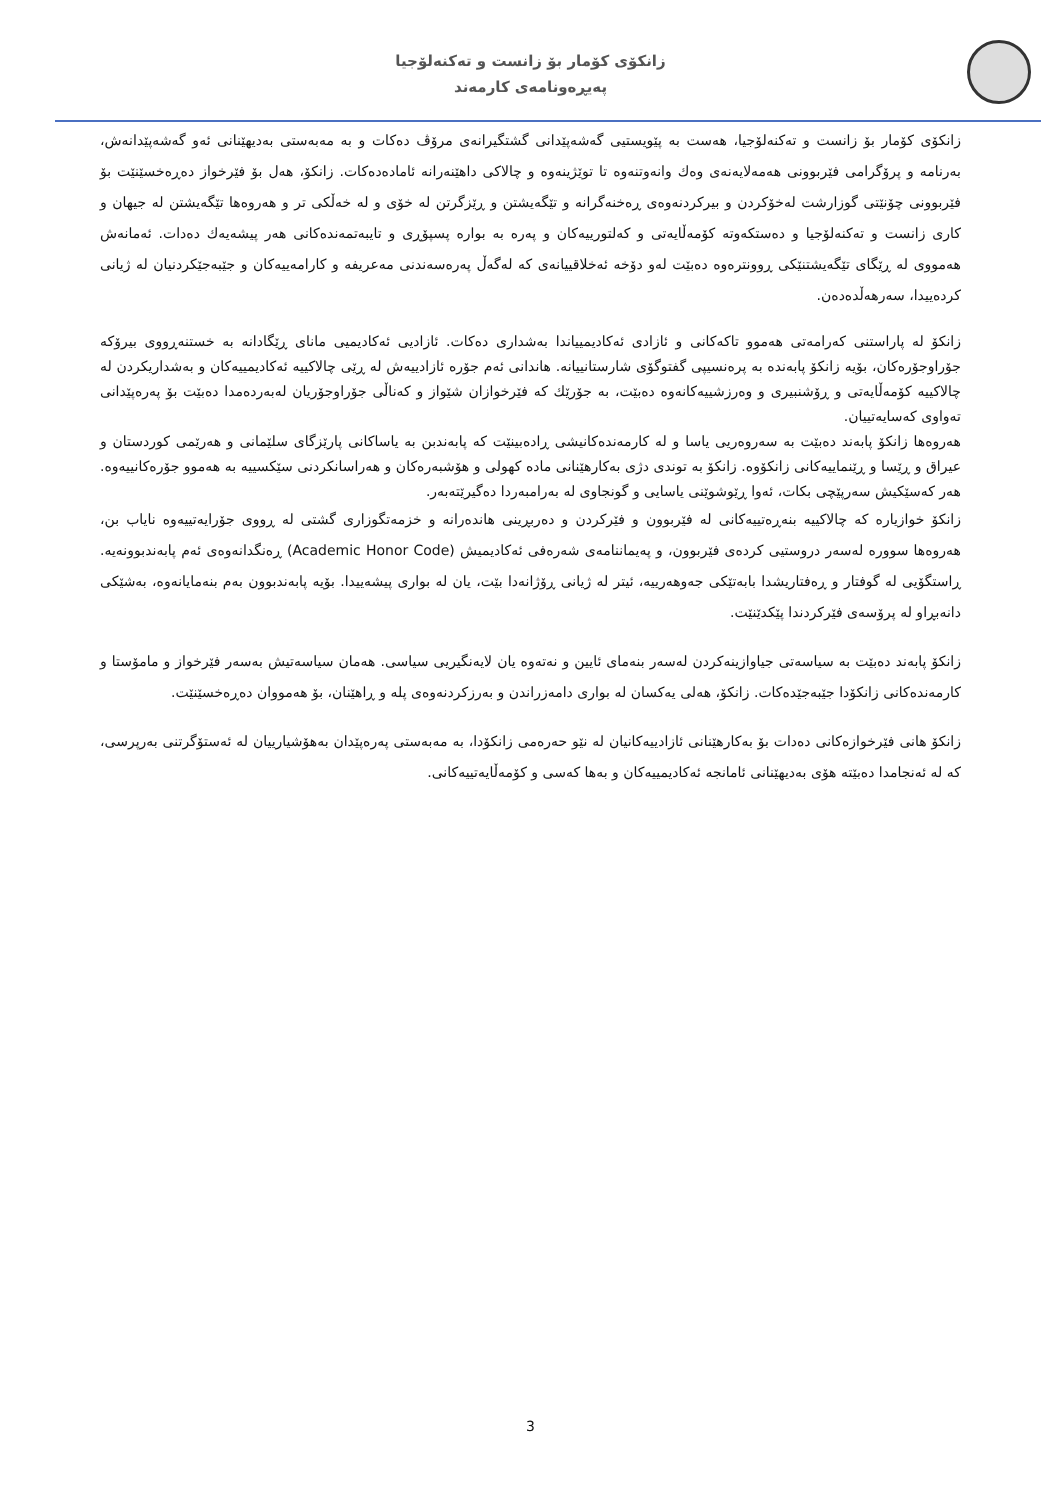زانکۆی کۆمار بۆ زانست و تەکنەلۆجیا
پەیڕەونامەی کارمەند
زانکۆی کۆمار بۆ زانست و تەکنەلۆجیا، هەست بە پێویستیی گەشەپێدانی گشتگیرانەی مرۆڤ دەکات و بە مەبەستی بەدیهێنانی ئەو گەشەپێدانەش، بەرنامە و پرۆگرامی فێربوونی هەمەلایەنەی وەك وانەوتنەوە تا توێژینەوە و چالاکی داهێنەرانە ئامادەدەکات. زانکۆ، هەل بۆ فێرخواز دەڕەخسێنێت بۆ فێربوونی چۆنێتی گوزارشت لەخۆکردن و بیرکردنەوەی ڕەخنەگرانە و تێگەیشتن و ڕێزگرتن لە خۆی و لە خەڵکی تر و هەروەها تێگەیشتن لە جیهان و کاری زانست و تەکنەلۆجیا و دەستکەوتە کۆمەڵایەتی و کەلتورییەکان و پەرە بە بوارە پسپۆڕی و تایبەتمەندەکانی هەر پیشەیەك دەدات. ئەمانەش هەمووی لە ڕێگای تێگەیشتنێکی ڕوونترەوە دەبێت لەو دۆخە ئەخلاقییانەی کە لەگەڵ پەرەسەندنی مەعریفە و کارامەییەکان و جێبەجێکردنیان لە ژیانی کردەییدا، سەرهەڵدەدەن.
زانکۆ لە پاراستنی کەرامەتی هەموو تاکەکانی و ئازادی ئەکادیمییاندا بەشداری دەکات. ئازادیی ئەکادیمیی مانای ڕێگادانە بە خستنەڕووی بیرۆکە جۆراوجۆرەکان، بۆیە زانکۆ پابەندە بە پرەنسیپی گفتوگۆی شارستانییانە. هاندانی ئەم جۆرە ئازادییەش لە ڕێی چالاکییە ئەکادیمییەکان و بەشداریکردن لە چالاکییە کۆمەڵایەتی و ڕۆشنبیری و وەرزشییەکانەوە دەبێت، بە جۆرێك کە فێرخوازان شێواز و کەناڵی جۆراوجۆریان لەبەردەمدا دەبێت بۆ پەرەپێدانی تەواوی کەسایەتییان.
هەروەها زانکۆ پابەند دەبێت بە سەروەریی یاسا و لە کارمەندەکانیشی ڕادەبینێت کە پابەندبن بە یاساکانی پارێزگای سلێمانی و هەرێمی کوردستان و عیراق و ڕێسا و ڕێنماییەکانی زانکۆوە. زانکۆ بە توندی دژی بەکارهێنانی مادە کهولی و هۆشبەرەکان و هەراسانکردنی سێکسییە بە هەموو جۆرەکانییەوە. هەر کەسێکیش سەرپێچی بکات، ئەوا ڕێوشوێنی یاسایی و گونجاوی لە بەرامبەردا دەگیرێتەبەر.
زانکۆ خوازیارە کە چالاکییە بنەڕەتییەکانی لە فێربوون و فێرکردن و دەربڕینی هاندەرانە و خزمەتگوزاری گشتی لە ڕووی جۆرایەتییەوە نایاب بن، هەروەها سوورە لەسەر دروستیی کردەی فێربوون، و پەیماننامەی شەرەفی ئەکادیمیش (Academic Honor Code) ڕەنگدانەوەی ئەم پابەندبوونەیە. ڕاستگۆیی لە گوفتار و ڕەفتاریشدا بابەتێکی جەوهەرییە، ئیتر لە ژیانی ڕۆژانەدا بێت، یان لە بواری پیشەییدا. بۆیە پابەندبوون بەم بنەمایانەوە، بەشێکی دانەبڕاو لە پرۆسەی فێرکردندا پێکدێنێت.
زانکۆ پابەند دەبێت بە سیاسەتی جیاوازینەکردن لەسەر بنەمای ئایین و نەتەوە یان لایەنگیریی سیاسی. هەمان سیاسەتیش بەسەر فێرخواز و مامۆستا و کارمەندەکانی زانکۆدا جێبەجێدەکات. زانکۆ، هەلی یەکسان لە بواری دامەزراندن و بەرزکردنەوەی پلە و ڕاهێنان، بۆ هەمووان دەڕەخسێنێت.
زانکۆ هانی فێرخوازەکانی دەدات بۆ بەکارهێنانی ئازادییەکانیان لە نێو حەرەمی زانکۆدا، بە مەبەستی پەرەپێدان بەهۆشیارییان لە ئەستۆگرتنی بەرپرسی، کە لە ئەنجامدا دەبێتە هۆی بەدیهێنانی ئامانجە ئەکادیمییەکان و بەها کەسی و کۆمەڵایەتییەکانی.
3